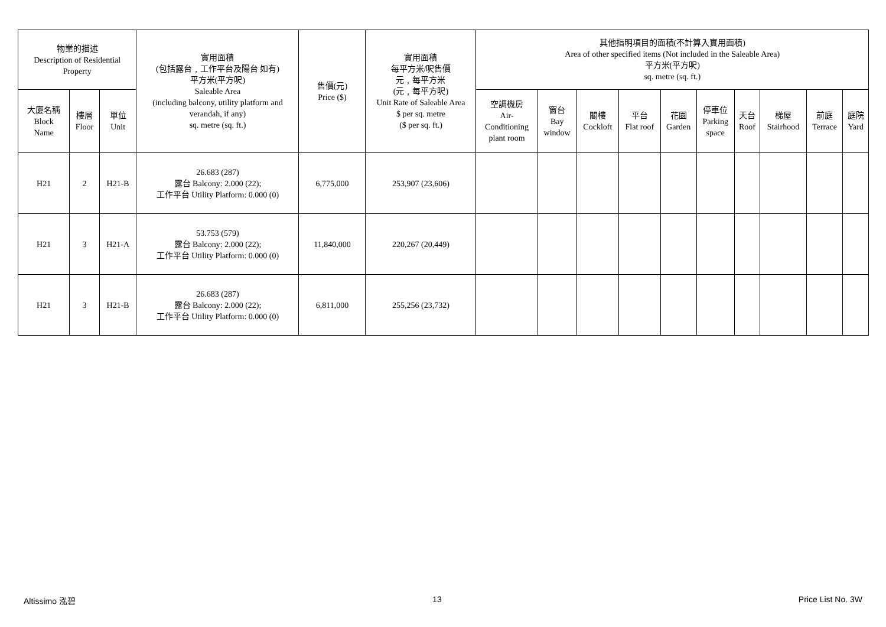| 物業的描述 Description of Residential Property | | | 實用面積 (包括露台﹐工作平台及陽台 如有) 平方米(平方呎) Saleable Area (including balcony, utility platform and verandah, if any) sq. metre (sq. ft.) | 售價(元) Price ($) | 實用面積 每平方米/呎售價 元﹐每平方米 (元﹐每平方呎) Unit Rate of Saleable Area $ per sq. metre ($ per sq. ft.) | 其他指明項目的面積(不計算入實用面積) Area of other specified items (Not included in the Saleable Area) 平方米(平方呎) sq. metre (sq. ft.) | | | | | | | | | |
| --- | --- | --- | --- | --- | --- | --- | --- | --- | --- | --- | --- | --- | --- | --- | --- |
| 大廈名稱 Block Name | 樓層 Floor | 單位 Unit | | | | 空調機房 Air- Conditioning plant room | 窗台 Bay window | 閣樓 Cockloft | 平台 Flat roof | 花園 Garden | 停車位 Parking space | 天台 Roof | 梯屋 Stairhood | 前庭 Terrace | 庭院 Yard |
| H21 | 2 | H21-B | 26.683 (287) 露台 Balcony: 2.000 (22); 工作平台 Utility Platform: 0.000 (0) | 6,775,000 | 253,907 (23,606) | | | | | | | | | | |
| H21 | 3 | H21-A | 53.753 (579) 露台 Balcony: 2.000 (22); 工作平台 Utility Platform: 0.000 (0) | 11,840,000 | 220,267 (20,449) | | | | | | | | | | |
| H21 | 3 | H21-B | 26.683 (287) 露台 Balcony: 2.000 (22); 工作平台 Utility Platform: 0.000 (0) | 6,811,000 | 255,256 (23,732) | | | | | | | | | | |
Altissimo 泓碧 13 Price List No. 3W